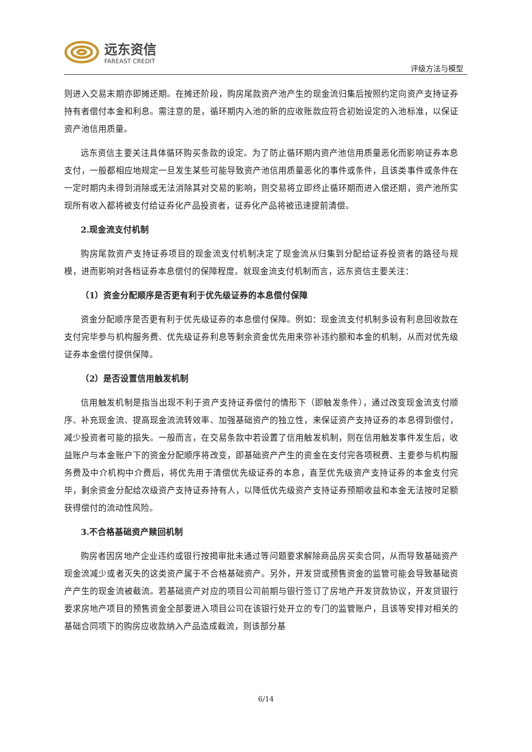远东资信
FAREAST CREDIT
评级方法与模型
则进入交易末期亦即摊还期。在摊还阶段，购房尾款资产池产生的现金流归集后按照约定向资产支持证券持有者偿付本金和利息。需注意的是，循环期内入池的新的应收账款应符合初始设定的入池标准，以保证资产池信用质量。
远东资信主要关注具体循环购买条款的设定。为了防止循环期内资产池信用质量恶化而影响证券本息支付，一般都相应地规定一旦发生某些可能导致资产池信用质量恶化的事件或条件，且该类事件或条件在一定时期内未得到消除或无法消除其对交易的影响，则交易将立即终止循环期而进入偿还期，资产池所实现所有收入都将被支付给证券化产品投资者，证券化产品将被迅速提前清偿。
2.现金流支付机制
购房尾款资产支持证券项目的现金流支付机制决定了现金流从归集到分配给证券投资者的路径与规模，进而影响对各档证券本息偿付的保障程度。就现金流支付机制而言，远东资信主要关注：
（1）资金分配顺序是否更有利于优先级证券的本息偿付保障
资金分配顺序是否更有利于优先级证券的本息偿付保障。例如：现金流支付机制多设有利息回收款在支付完毕参与机构服务费、优先级证券利息等剩余资金优先用来弥补违约额和本金的机制，从而对优先级证券本金偿付提供保障。
（2）是否设置信用触发机制
信用触发机制是指当出现不利于资产支持证券偿付的情形下（即触发条件），通过改变现金流支付顺序、补充现金流、提高现金流流转效率、加强基础资产的独立性，来保证资产支持证券的本息得到偿付，减少投资者可能的损失。一般而言，在交易条款中若设置了信用触发机制，则在信用触发事件发生后，收益账户与本金账户下的资金分配顺序将改变，即基础资产产生的资金在支付完各项税费、主要参与机构服务费及中介机构中介费后，将优先用于清偿优先级证券的本息，直至优先级资产支持证券的本金支付完毕，剩余资金分配给次级资产支持证券持有人，以降低优先级资产支持证券预期收益和本金无法按时足额获得偿付的流动性风险。
3.不合格基础资产赎回机制
购房者因房地产企业违约或银行按揭审批未通过等问题要求解除商品房买卖合同，从而导致基础资产现金流减少或者灭失的这类资产属于不合格基础资产。另外，开发贷或预售资金的监管可能会导致基础资产产生的现金流被截流。若基础资产对应的项目公司前期与银行签订了房地产开发贷款协议，开发贷银行要求房地产项目的预售资金全部要进入项目公司在该银行处开立的专门的监管账户，且该等安排对相关的基础合同项下的购房应收款纳入产品造成截流，则该部分基
6/14